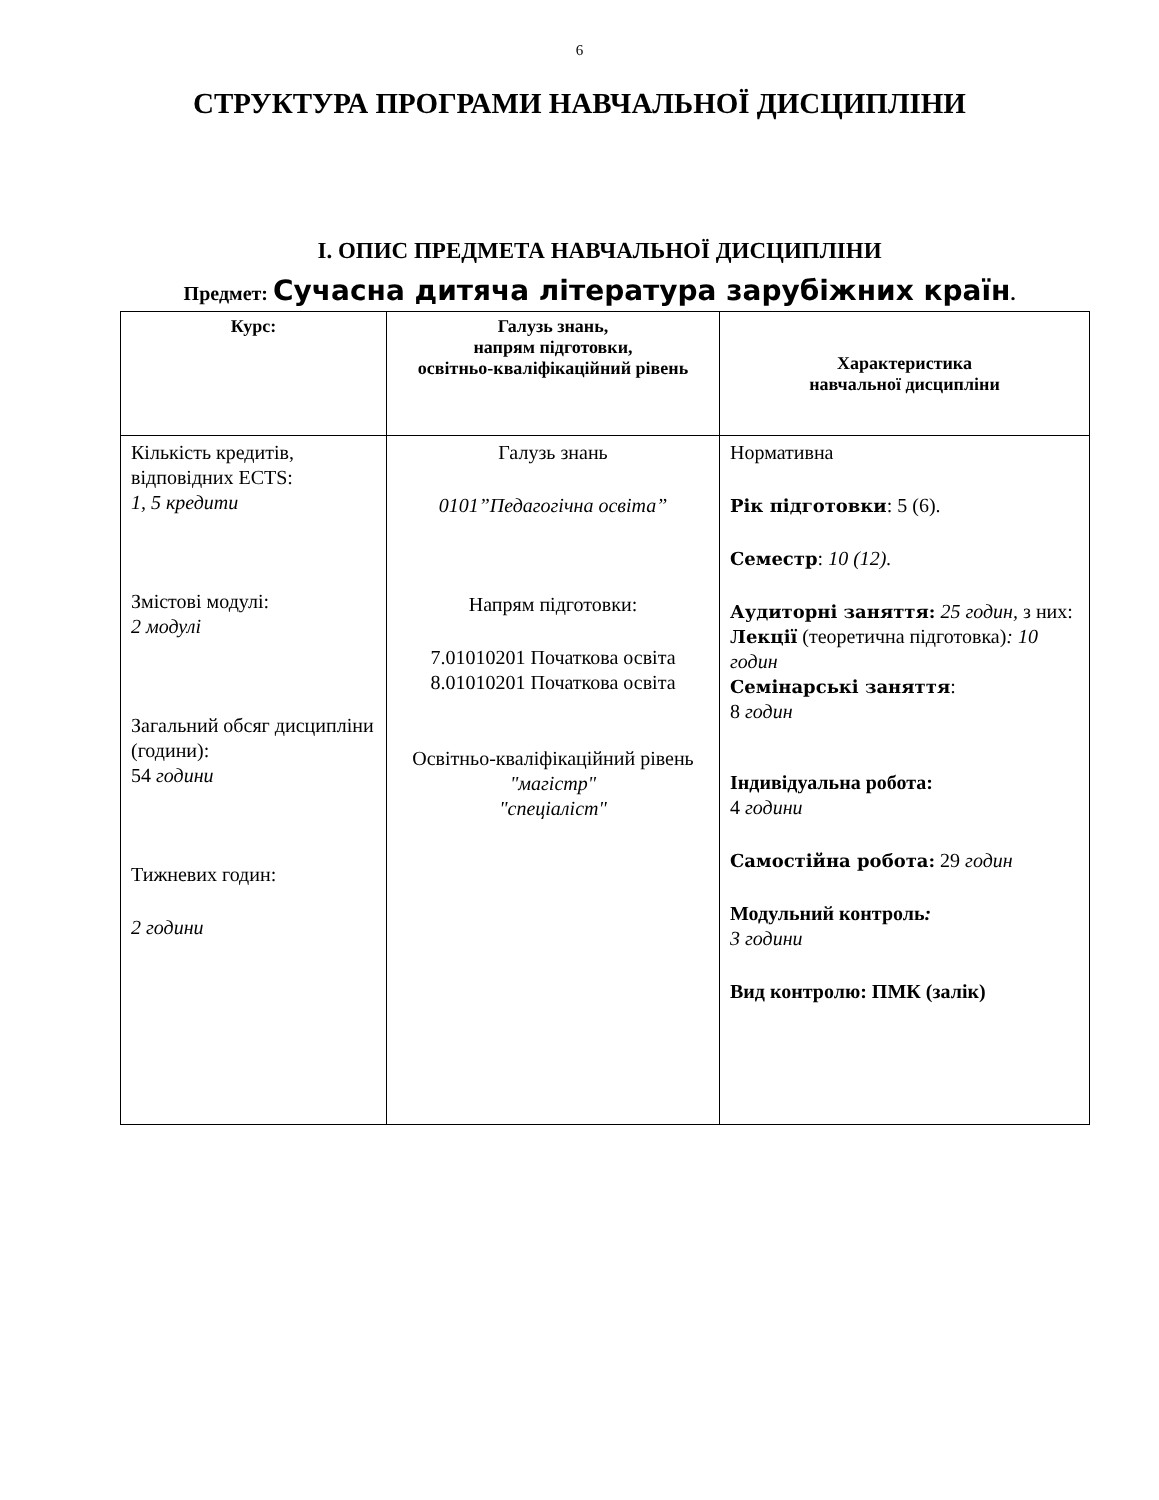6
СТРУКТУРА ПРОГРАМИ НАВЧАЛЬНОЇ ДИСЦИПЛІНИ
І. ОПИС ПРЕДМЕТА НАВЧАЛЬНОЇ ДИСЦИПЛІНИ
Предмет: Сучасна дитяча література зарубіжних країн.
| Курс: | Галузь знань, напрям підготовки, освітньо-кваліфікаційний рівень | Характеристика навчальної дисципліни |
| --- | --- | --- |
| Кількість кредитів, відповідних ECTS: 1, 5 кредити Змістові модулі: 2 модулі Загальний обсяг дисципліни (години): 54 години Тижневих годин: 2 години | Галузь знань 0101”Педагогічна освіта” Напрям підготовки: 7.01010201 Початкова освіта 8.01010201 Початкова освіта Освітньо-кваліфікаційний рівень "магістр" "спеціаліст" | Нормативна Рік підготовки : 5 (6). Семестр : 10 (12). Аудиторні заняття: 25 годин, з них: Лекції (теоретична підготовка) : 10 годин Семінарські заняття : 8 годин Індивідуальна робота: 4 години Самостійна робота: 29 годин Модульний контроль : 3 години Вид контролю: ПМК (залік) |